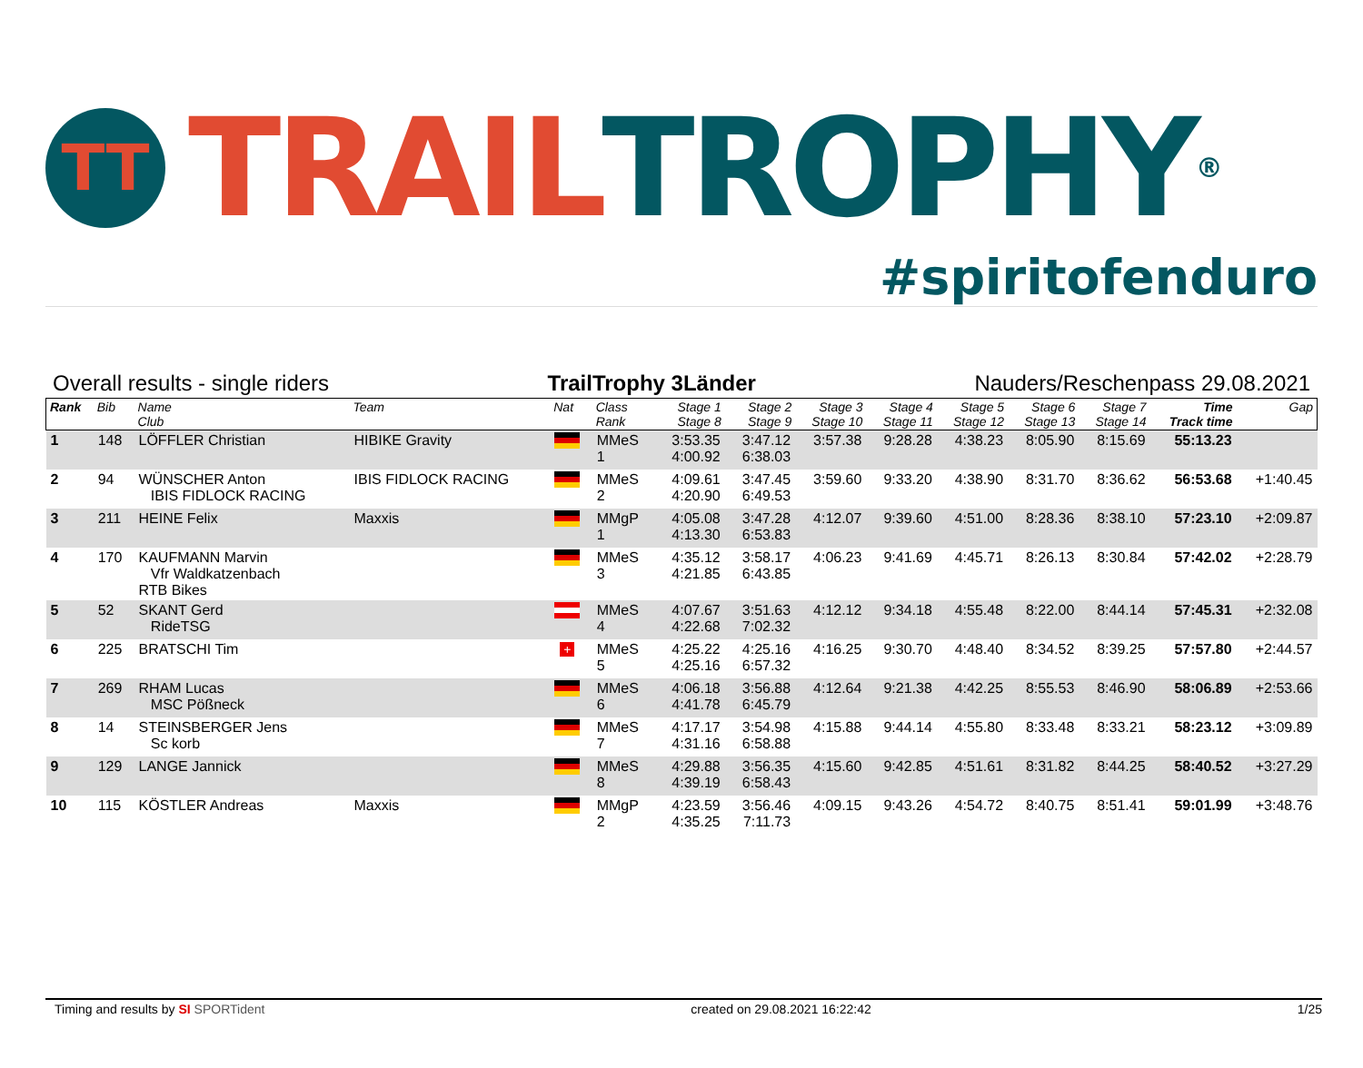TT
TRAIL TROPHY ®
#spiritofenduro
Overall results - single riders TrailTrophy 3Länder Nauders/Reschenpass 29.08.2021
| Rank | Bib | Name Club | Team | Nat | Class Rank | Stage 1 Stage 8 | Stage 2 Stage 9 | Stage 3 Stage 10 | Stage 4 Stage 11 | Stage 5 Stage 12 | Stage 6 Stage 13 | Stage 7 Stage 14 | Time Track time | Gap |
| --- | --- | --- | --- | --- | --- | --- | --- | --- | --- | --- | --- | --- | --- | --- |
| 1 | 148 | LÖFFLER Christian | HIBIKE Gravity | | MMeS 1 | 3:53.35 4:00.92 | 3:47.12 6:38.03 | 3:57.38 | 9:28.28 | 4:38.23 | 8:05.90 | 8:15.69 | 55:13.23 | |
| 2 | 94 | WÜNSCHER Anton IBIS FIDLOCK RACING | IBIS FIDLOCK RACING | | MMeS 2 | 4:09.61 4:20.90 | 3:47.45 6:49.53 | 3:59.60 | 9:33.20 | 4:38.90 | 8:31.70 | 8:36.62 | 56:53.68 | +1:40.45 |
| 3 | 211 | HEINE Felix | Maxxis | | MMgP 1 | 4:05.08 4:13.30 | 3:47.28 6:53.83 | 4:12.07 | 9:39.60 | 4:51.00 | 8:28.36 | 8:38.10 | 57:23.10 | +2:09.87 |
| 4 | 170 | KAUFMANN Marvin Vfr Waldkatzenbach RTB Bikes | | | MMeS 3 | 4:35.12 4:21.85 | 3:58.17 6:43.85 | 4:06.23 | 9:41.69 | 4:45.71 | 8:26.13 | 8:30.84 | 57:42.02 | +2:28.79 |
| 5 | 52 | SKANT Gerd RideTSG | | | MMeS 4 | 4:07.67 4:22.68 | 3:51.63 7:02.32 | 4:12.12 | 9:34.18 | 4:55.48 | 8:22.00 | 8:44.14 | 57:45.31 | +2:32.08 |
| 6 | 225 | BRATSCHI Tim | | + | MMeS 5 | 4:25.22 4:25.16 | 4:25.16 6:57.32 | 4:16.25 | 9:30.70 | 4:48.40 | 8:34.52 | 8:39.25 | 57:57.80 | +2:44.57 |
| 7 | 269 | RHAM Lucas MSC Pößneck | | | MMeS 6 | 4:06.18 4:41.78 | 3:56.88 6:45.79 | 4:12.64 | 9:21.38 | 4:42.25 | 8:55.53 | 8:46.90 | 58:06.89 | +2:53.66 |
| 8 | 14 | STEINSBERGER Jens Sc korb | | | MMeS 7 | 4:17.17 4:31.16 | 3:54.98 6:58.88 | 4:15.88 | 9:44.14 | 4:55.80 | 8:33.48 | 8:33.21 | 58:23.12 | +3:09.89 |
| 9 | 129 | LANGE Jannick | | | MMeS 8 | 4:29.88 4:39.19 | 3:56.35 6:58.43 | 4:15.60 | 9:42.85 | 4:51.61 | 8:31.82 | 8:44.25 | 58:40.52 | +3:27.29 |
| 10 | 115 | KÖSTLER Andreas | Maxxis | | MMgP 2 | 4:23.59 4:35.25 | 3:56.46 7:11.73 | 4:09.15 | 9:43.26 | 4:54.72 | 8:40.75 | 8:51.41 | 59:01.99 | +3:48.76 |
Timing and results by SI SPORTident created on 29.08.2021 16:22:42 1/25